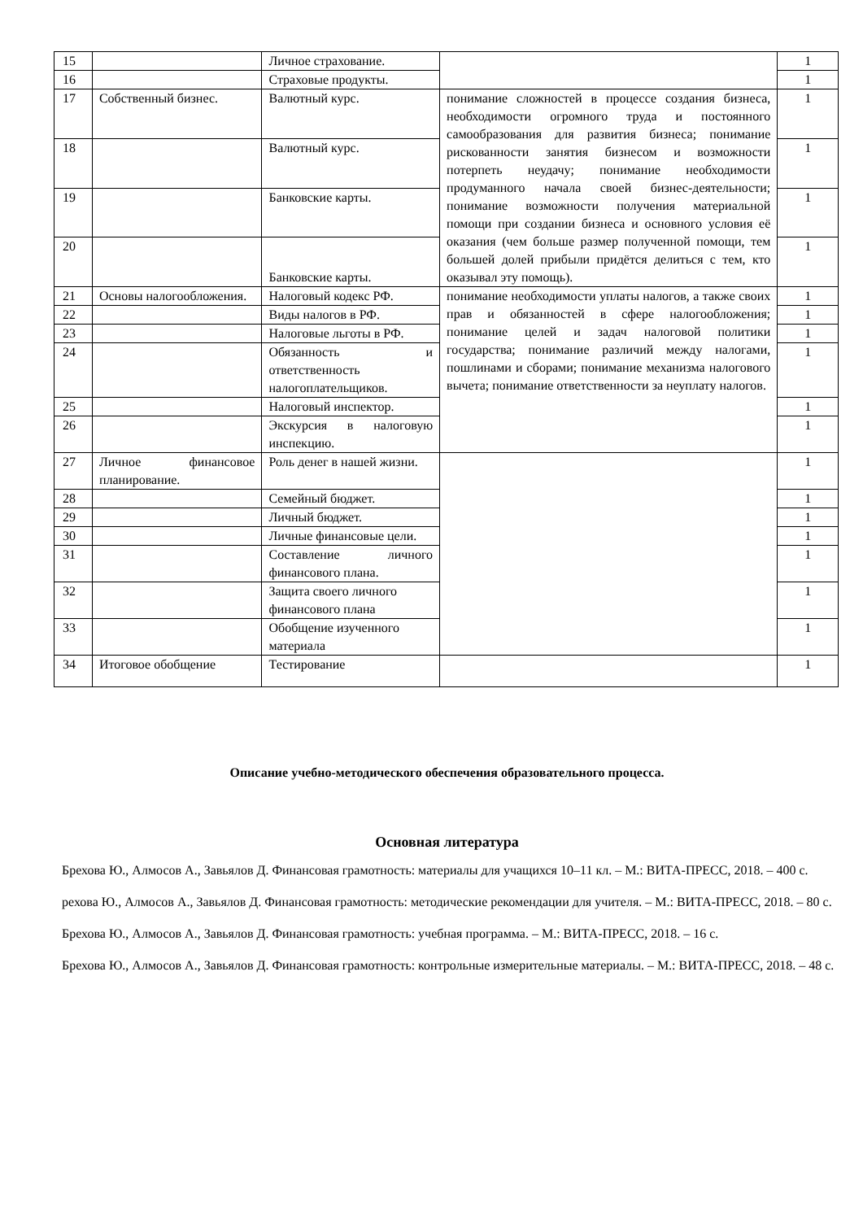| 15 | | Личное страхование. | | 1 |
| 16 | | Страховые продукты. | | 1 |
| 17 | Собственный бизнес. | Валютный курс. | понимание сложностей в процессе создания бизнеса, необходимости огромного труда и постоянного самообразования для развития бизнеса; понимание рискованности занятия бизнесом и возможности потерпеть неудачу; понимание необходимости продуманного начала своей бизнес-деятельности; понимание возможности получения материальной помощи при создании бизнеса и основного условия её оказания (чем больше размер полученной помощи, тем большей долей прибыли придётся делиться с тем, кто оказывал эту помощь). | 1 |
| 18 | | Валютный курс. | | 1 |
| 19 | | Банковские карты. | | 1 |
| 20 | | Банковские карты. | | 1 |
| 21 | Основы налогообложения. | Налоговый кодекс РФ. | понимание необходимости уплаты налогов, а также своих прав и обязанностей в сфере налогообложения; понимание целей и задач налоговой политики государства; понимание различий между налогами, пошлинами и сборами; понимание механизма налогового вычета; понимание ответственности за неуплату налогов. | 1 |
| 22 | | Виды налогов в РФ. | | 1 |
| 23 | | Налоговые льготы в РФ. | | 1 |
| 24 | | Обязанность и ответственность налогоплательщиков. | | 1 |
| 25 | | Налоговый инспектор. | | 1 |
| 26 | | Экскурсия в налоговую инспекцию. | | 1 |
| 27 | Личное финансовое планирование. | Роль денег в нашей жизни. | | 1 |
| 28 | | Семейный бюджет. | | 1 |
| 29 | | Личный бюджет. | | 1 |
| 30 | | Личные финансовые цели. | | 1 |
| 31 | | Составление личного финансового плана. | | 1 |
| 32 | | Защита своего личного финансового плана | | 1 |
| 33 | | Обобщение изученного материала | | 1 |
| 34 | Итоговое обобщение | Тестирование | | 1 |
Описание учебно-методического обеспечения образовательного процесса.
Основная литература
Брехова Ю., Алмосов А., Завьялов Д. Финансовая грамотность: материалы для учащихся 10–11 кл. – М.: ВИТА-ПРЕСС, 2018. – 400 с.
рехова Ю., Алмосов А., Завьялов Д. Финансовая грамотность: методические рекомендации для учителя. – М.: ВИТА-ПРЕСС, 2018. – 80 с.
Брехова Ю., Алмосов А., Завьялов Д. Финансовая грамотность: учебная программа. – М.: ВИТА-ПРЕСС, 2018. – 16 с.
Брехова Ю., Алмосов А., Завьялов Д. Финансовая грамотность: контрольные измерительные материалы. – М.: ВИТА-ПРЕСС, 2018. – 48 с.